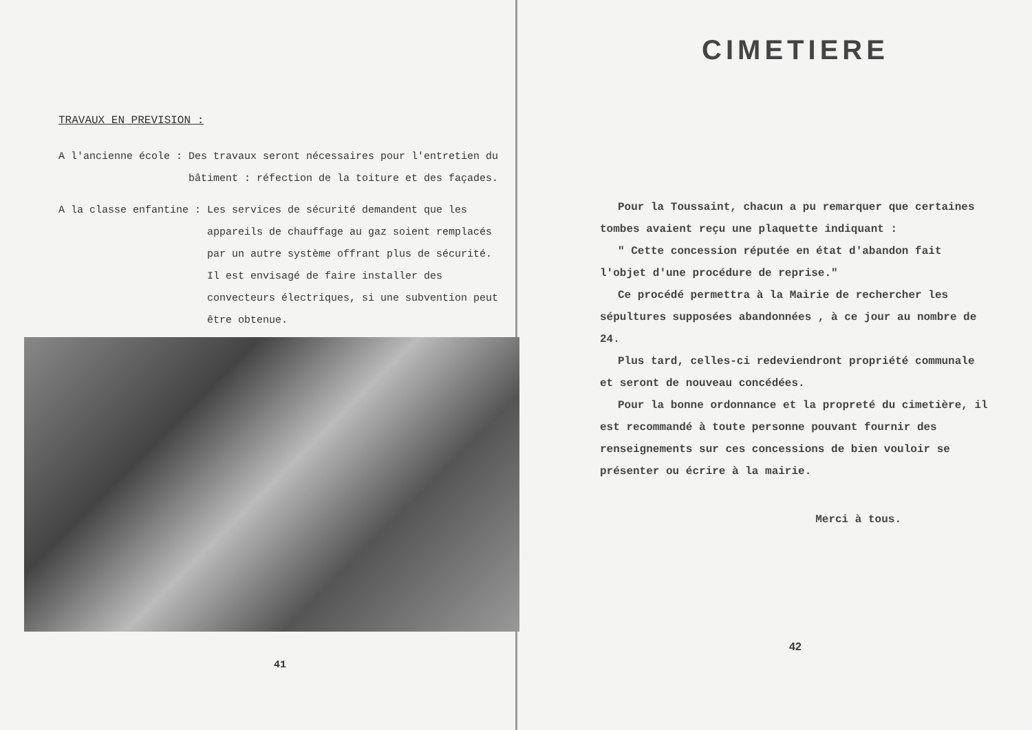TRAVAUX EN PREVISION :
A l'ancienne école : Des travaux seront nécessaires pour l'entretien du bâtiment : réfection de la toiture et des façades.
A la classe enfantine : Les services de sécurité demandent que les appareils de chauffage au gaz soient remplacés par un autre système offrant plus de sécurité. Il est envisagé de faire installer des convecteurs électriques, si une subvention peut être obtenue.
41
CIMETIERE
Pour la Toussaint, chacun a pu remarquer que certaines tombes avaient reçu une plaquette indiquant :
" Cette concession réputée en état d'abandon fait l'objet d'une procédure de reprise."
Ce procédé permettra à la Mairie de rechercher les sépultures supposées abandonnées , à ce jour au nombre de 24.
Plus tard, celles-ci redeviendront propriété communale et seront de nouveau concédées.
Pour la bonne ordonnance et la propreté du cimetière, il est recommandé à toute personne pouvant fournir des renseignements sur ces concessions de bien vouloir se présenter ou écrire à la mairie.
Merci à tous.
42